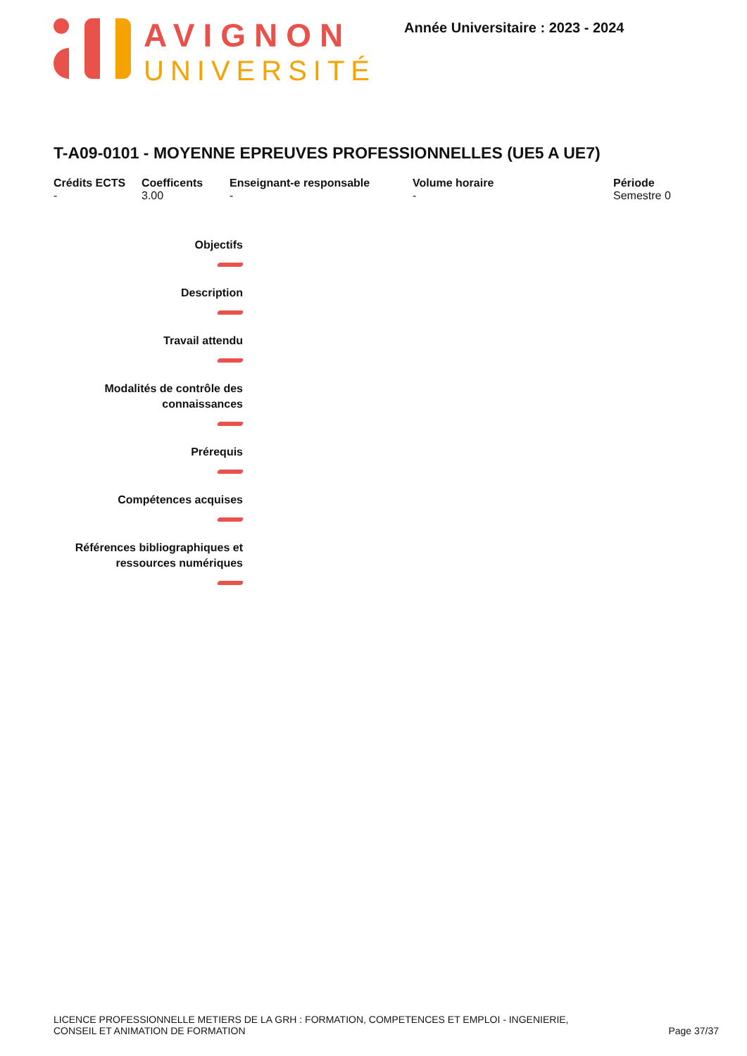AVIGNON
UNIVERSITÉ
Année Universitaire : 2023 - 2024
T-A09-0101 - MOYENNE EPREUVES PROFESSIONNELLES (UE5 A UE7)
Crédits ECTS
-
Coefficents
3.00
Enseignant-e responsable
-
Volume horaire
-
Période
Semestre 0
Objectifs
Description
Travail attendu
Modalités de contrôle des
connaissances
Prérequis
Compétences acquises
Références bibliographiques et
ressources numériques
LICENCE PROFESSIONNELLE METIERS DE LA GRH : FORMATION, COMPETENCES ET EMPLOI - INGENIERIE,
CONSEIL ET ANIMATION DE FORMATION
Page 37/37